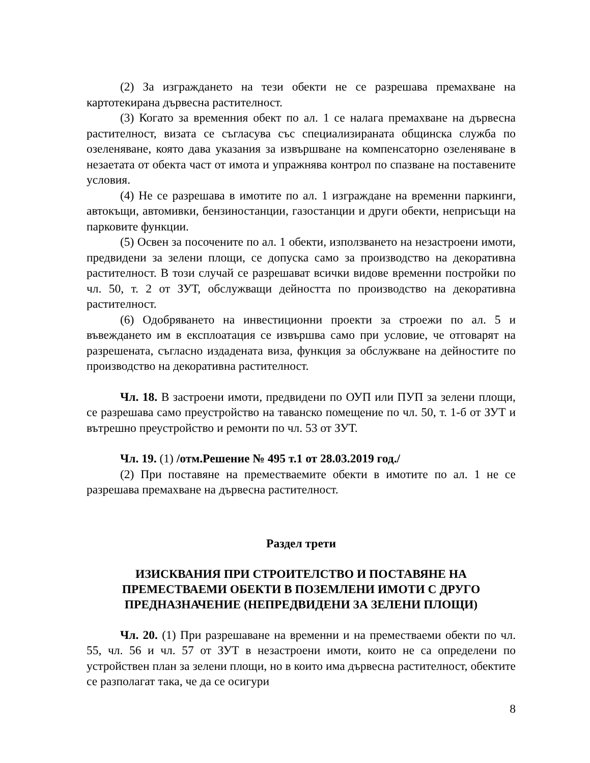(2) За изграждането на тези обекти не се разрешава премахване на картотекирана дървесна растителност.
(3) Когато за временния обект по ал. 1 се налага премахване на дървесна растителност, визата се съгласува със специализираната общинска служба по озеленяване, която дава указания за извършване на компенсаторно озеленяване в незаетата от обекта част от имота и упражнява контрол по спазване на поставените условия.
(4) Не се разрешава в имотите по ал. 1 изграждане на временни паркинги, автокъщи, автомивки, бензиностанции, газостанции и други обекти, неприсъщи на парковите функции.
(5) Освен за посочените по ал. 1 обекти, използването на незастроени имоти, предвидени за зелени площи, се допуска само за производство на декоративна растителност. В този случай се разрешават всички видове временни постройки по чл. 50, т. 2 от ЗУТ, обслужващи дейността по производство на декоративна растителност.
(6) Одобряването на инвестиционни проекти за строежи по ал. 5 и въвеждането им в експлоатация се извършва само при условие, че отговарят на разрешената, съгласно издадената виза, функция за обслужване на дейностите по производство на декоративна растителност.
Чл. 18. В застроени имоти, предвидени по ОУП или ПУП за зелени площи, се разрешава само преустройство на таванско помещение по чл. 50, т. 1-б от ЗУТ и вътрешно преустройство и ремонти по чл. 53 от ЗУТ.
Чл. 19. (1) /отм.Решение № 495 т.1 от 28.03.2019 год./
(2) При поставяне на преместваемите обекти в имотите по ал. 1 не се разрешава премахване на дървесна растителност.
Раздел трети
ИЗИСКВАНИЯ ПРИ СТРОИТЕЛСТВО И ПОСТАВЯНЕ НА ПРЕМЕСТВАЕМИ ОБЕКТИ В ПОЗЕМЛЕНИ ИМОТИ С ДРУГО ПРЕДНАЗНАЧЕНИЕ (НЕПРЕДВИДЕНИ ЗА ЗЕЛЕНИ ПЛОЩИ)
Чл. 20. (1) При разрешаване на временни и на преместваеми обекти по чл. 55, чл. 56 и чл. 57 от ЗУТ в незастроени имоти, които не са определени по устройствен план за зелени площи, но в които има дървесна растителност, обектите се разполагат така, че да се осигури
8